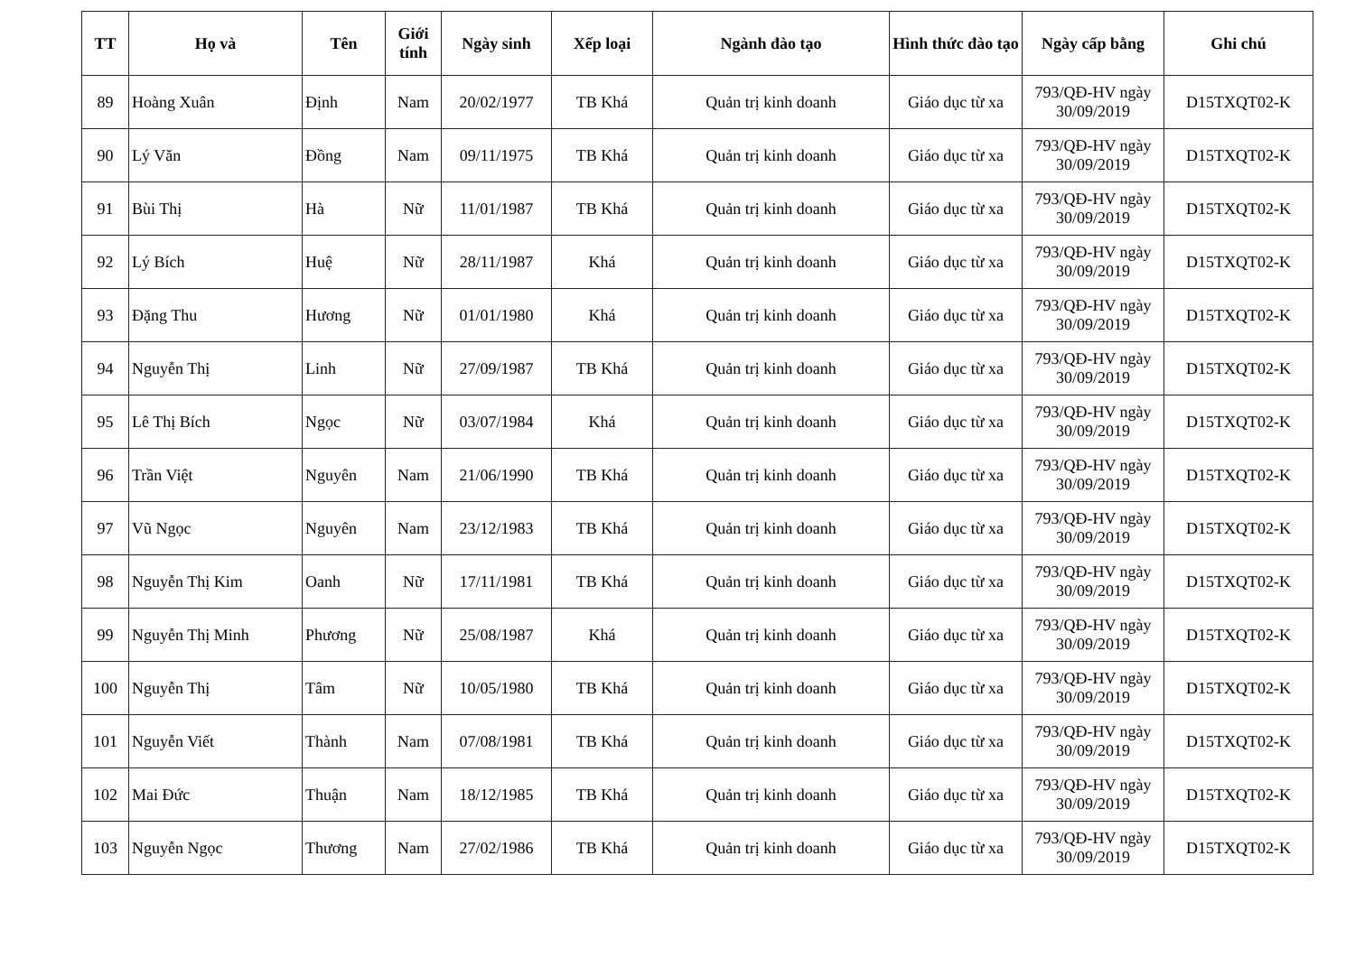| TT | Họ và | Tên | Giới tính | Ngày sinh | Xếp loại | Ngành đào tạo | Hình thức đào tạo | Ngày cấp bằng | Ghi chú |
| --- | --- | --- | --- | --- | --- | --- | --- | --- | --- |
| 89 | Hoàng Xuân | Định | Nam | 20/02/1977 | TB Khá | Quản trị kinh doanh | Giáo dục từ xa | 793/QĐ-HV ngày 30/09/2019 | D15TXQT02-K |
| 90 | Lý Văn | Đồng | Nam | 09/11/1975 | TB Khá | Quản trị kinh doanh | Giáo dục từ xa | 793/QĐ-HV ngày 30/09/2019 | D15TXQT02-K |
| 91 | Bùi Thị | Hà | Nữ | 11/01/1987 | TB Khá | Quản trị kinh doanh | Giáo dục từ xa | 793/QĐ-HV ngày 30/09/2019 | D15TXQT02-K |
| 92 | Lý Bích | Huệ | Nữ | 28/11/1987 | Khá | Quản trị kinh doanh | Giáo dục từ xa | 793/QĐ-HV ngày 30/09/2019 | D15TXQT02-K |
| 93 | Đặng Thu | Hương | Nữ | 01/01/1980 | Khá | Quản trị kinh doanh | Giáo dục từ xa | 793/QĐ-HV ngày 30/09/2019 | D15TXQT02-K |
| 94 | Nguyễn Thị | Linh | Nữ | 27/09/1987 | TB Khá | Quản trị kinh doanh | Giáo dục từ xa | 793/QĐ-HV ngày 30/09/2019 | D15TXQT02-K |
| 95 | Lê Thị Bích | Ngọc | Nữ | 03/07/1984 | Khá | Quản trị kinh doanh | Giáo dục từ xa | 793/QĐ-HV ngày 30/09/2019 | D15TXQT02-K |
| 96 | Trần Việt | Nguyên | Nam | 21/06/1990 | TB Khá | Quản trị kinh doanh | Giáo dục từ xa | 793/QĐ-HV ngày 30/09/2019 | D15TXQT02-K |
| 97 | Vũ Ngọc | Nguyên | Nam | 23/12/1983 | TB Khá | Quản trị kinh doanh | Giáo dục từ xa | 793/QĐ-HV ngày 30/09/2019 | D15TXQT02-K |
| 98 | Nguyễn Thị Kim | Oanh | Nữ | 17/11/1981 | TB Khá | Quản trị kinh doanh | Giáo dục từ xa | 793/QĐ-HV ngày 30/09/2019 | D15TXQT02-K |
| 99 | Nguyễn Thị Minh | Phương | Nữ | 25/08/1987 | Khá | Quản trị kinh doanh | Giáo dục từ xa | 793/QĐ-HV ngày 30/09/2019 | D15TXQT02-K |
| 100 | Nguyễn Thị | Tâm | Nữ | 10/05/1980 | TB Khá | Quản trị kinh doanh | Giáo dục từ xa | 793/QĐ-HV ngày 30/09/2019 | D15TXQT02-K |
| 101 | Nguyễn Viết | Thành | Nam | 07/08/1981 | TB Khá | Quản trị kinh doanh | Giáo dục từ xa | 793/QĐ-HV ngày 30/09/2019 | D15TXQT02-K |
| 102 | Mai Đức | Thuận | Nam | 18/12/1985 | TB Khá | Quản trị kinh doanh | Giáo dục từ xa | 793/QĐ-HV ngày 30/09/2019 | D15TXQT02-K |
| 103 | Nguyễn Ngọc | Thương | Nam | 27/02/1986 | TB Khá | Quản trị kinh doanh | Giáo dục từ xa | 793/QĐ-HV ngày 30/09/2019 | D15TXQT02-K |